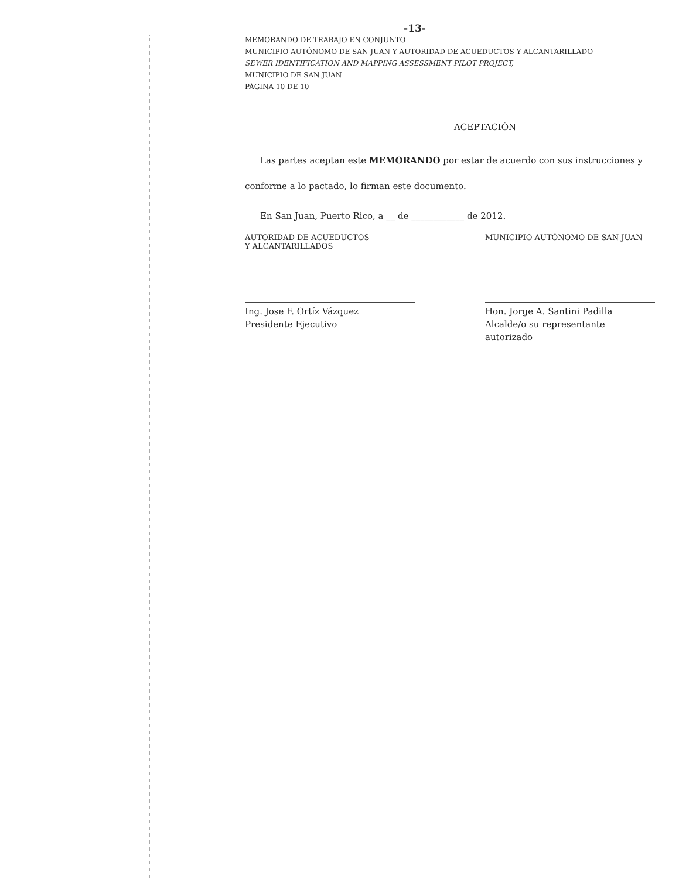-13-
MEMORANDO DE TRABAJO EN CONJUNTO
MUNICIPIO AUTÓNOMO DE SAN JUAN Y AUTORIDAD DE ACUEDUCTOS Y ALCANTARILLADO
SEWER IDENTIFICATION AND MAPPING ASSESSMENT PILOT PROJECT,
MUNICIPIO DE SAN JUAN
PÁGINA 10 DE 10
ACEPTACIÓN
Las partes aceptan este MEMORANDO por estar de acuerdo con sus instrucciones y conforme a lo pactado, lo firman este documento.
En San Juan, Puerto Rico, a __ de ____________ de 2012.
AUTORIDAD DE ACUEDUCTOS
Y ALCANTARILLADOS
Ing. Jose F. Ortíz Vázquez
Presidente Ejecutivo
MUNICIPIO AUTÓNOMO DE SAN JUAN
Hon. Jorge A. Santini Padilla
Alcalde/o su representante autorizado